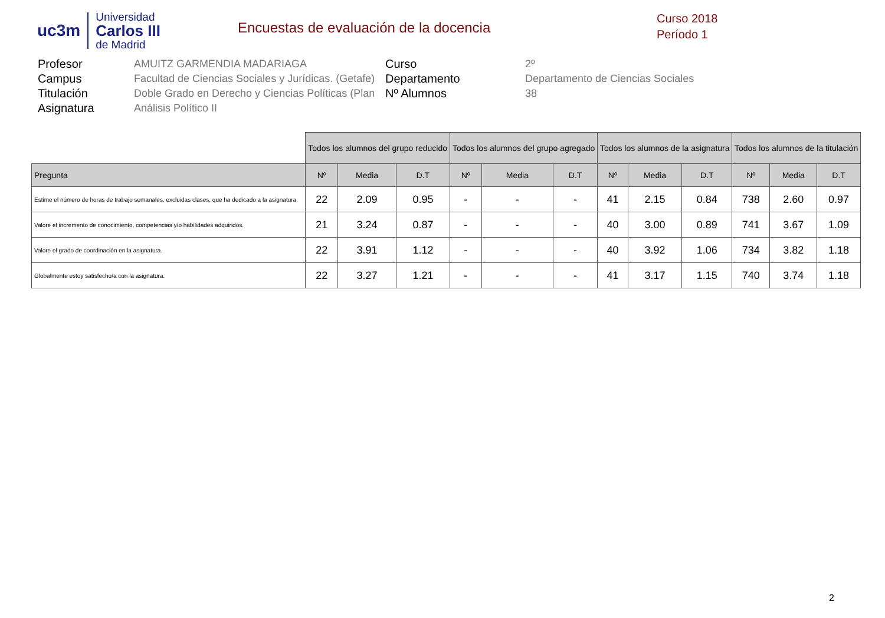uc3m
Universidad
Carlos III
de Madrid
Encuestas de evaluación de la docencia
Curso 2018
Período 1
Profesor
AMUITZ GARMENDIA MADARIAGA
Curso
2º
Campus
Facultad de Ciencias Sociales y Jurídicas. (Getafe)
Departamento
Departamento de Ciencias Sociales
Titulación
Doble Grado en Derecho y Ciencias Políticas (Plan
Nº Alumnos
38
Asignatura
Análisis Político II
| | Todos los alumnos del grupo reducido | | | Todos los alumnos del grupo agregado | | | Todos los alumnos de la asignatura | | | Todos los alumnos de la titulación | | |
| --- | --- | --- | --- | --- | --- | --- | --- | --- | --- | --- | --- | --- |
| Pregunta | Nº | Media | D.T | Nº | Media | D.T | Nº | Media | D.T | Nº | Media | D.T |
| Estime el número de horas de trabajo semanales, excluidas clases, que ha dedicado a la asignatura. | 22 | 2.09 | 0.95 | - | - | - | 41 | 2.15 | 0.84 | 738 | 2.60 | 0.97 |
| Valore el incremento de conocimiento, competencias y/o habilidades adquiridos. | 21 | 3.24 | 0.87 | - | - | - | 40 | 3.00 | 0.89 | 741 | 3.67 | 1.09 |
| Valore el grado de coordinación en la asignatura. | 22 | 3.91 | 1.12 | - | - | - | 40 | 3.92 | 1.06 | 734 | 3.82 | 1.18 |
| Globalmente estoy satisfecho/a con la asignatura. | 22 | 3.27 | 1.21 | - | - | - | 41 | 3.17 | 1.15 | 740 | 3.74 | 1.18 |
2